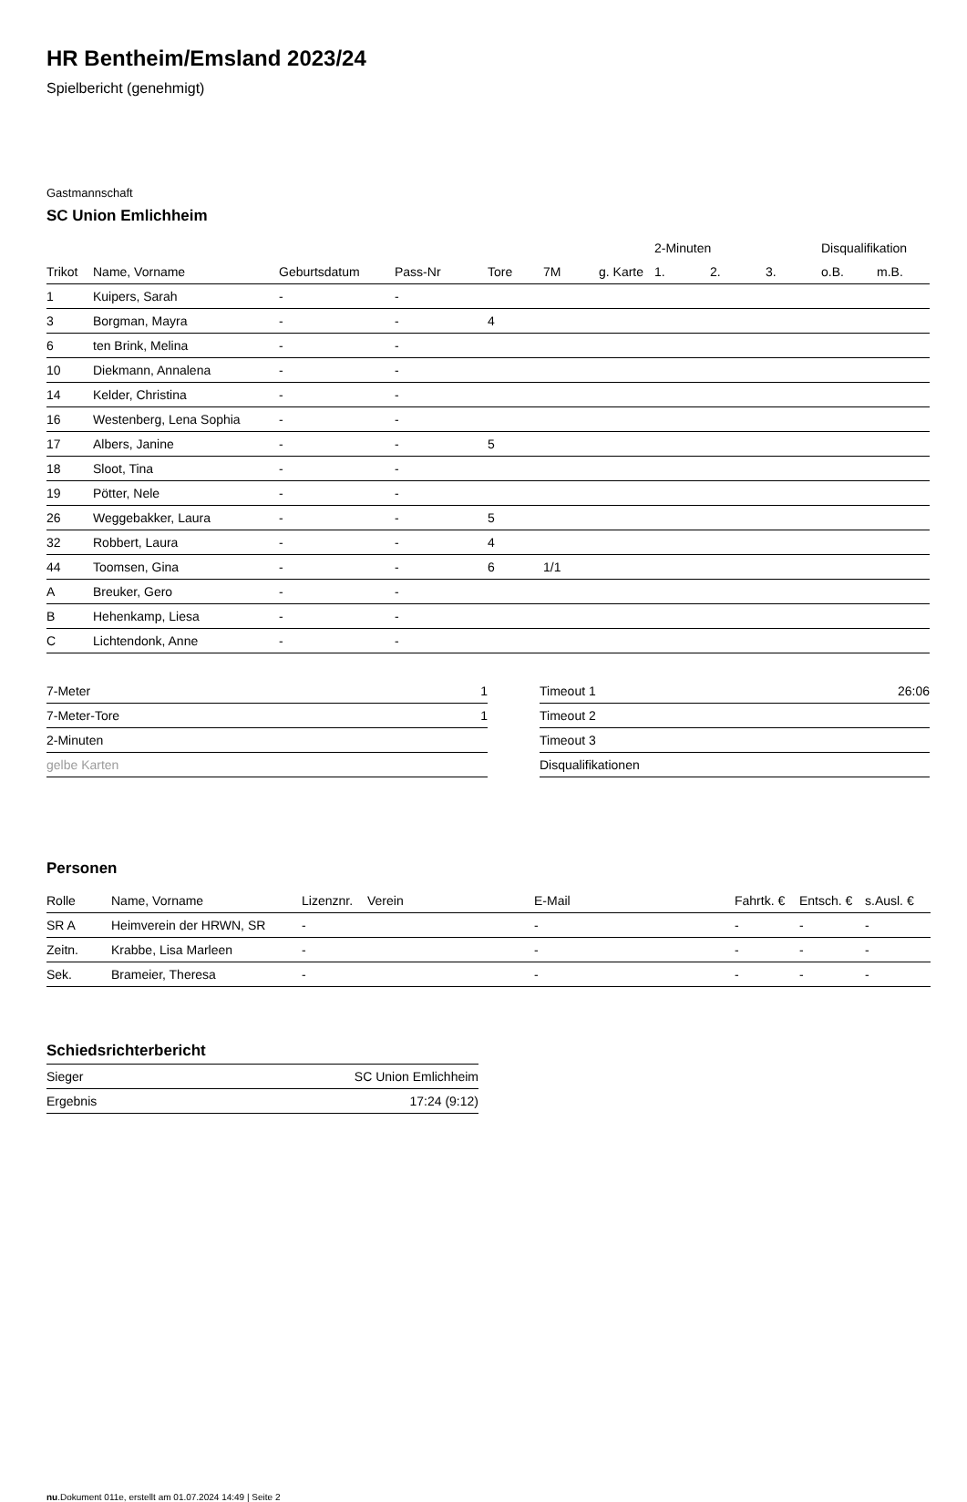HR Bentheim/Emsland 2023/24
Spielbericht (genehmigt)
Gastmannschaft
SC Union Emlichheim
| | | | | | | | 2-Minuten | | | Disqualifikation | |
| --- | --- | --- | --- | --- | --- | --- | --- | --- | --- | --- | --- |
| Trikot | Name, Vorname | Geburtsdatum | Pass-Nr | Tore | 7M | g. Karte | 1. | 2. | 3. | o.B. | m.B. |
| 1 | Kuipers, Sarah | - | - | | | | | | | | |
| 3 | Borgman, Mayra | - | - | 4 | | | | | | | |
| 6 | ten Brink, Melina | - | - | | | | | | | | |
| 10 | Diekmann, Annalena | - | - | | | | | | | | |
| 14 | Kelder, Christina | - | - | | | | | | | | |
| 16 | Westenberg, Lena Sophia | - | - | | | | | | | | |
| 17 | Albers, Janine | - | - | 5 | | | | | | | |
| 18 | Sloot, Tina | - | - | | | | | | | | |
| 19 | Pötter, Nele | - | - | | | | | | | | |
| 26 | Weggebakker, Laura | - | - | 5 | | | | | | | |
| 32 | Robbert, Laura | - | - | 4 | | | | | | | |
| 44 | Toomsen, Gina | - | - | 6 | 1/1 | | | | | | |
| A | Breuker, Gero | - | - | | | | | | | | |
| B | Hehenkamp, Liesa | - | - | | | | | | | | |
| C | Lichtendonk, Anne | - | - | | | | | | | | |
| 7-Meter | 1 |
| 7-Meter-Tore | 1 |
| 2-Minuten | |
| gelbe Karten | |
| Timeout 1 | 26:06 |
| Timeout 2 | |
| Timeout 3 | |
| Disqualifikationen | |
Personen
| Rolle | Name, Vorname | Lizenznr. | Verein | E-Mail | Fahrtk. € | Entsch. € | s.Ausl. € |
| --- | --- | --- | --- | --- | --- | --- | --- |
| SR A | Heimverein der HRWN, SR | - | | - | - | - | - |
| Zeitn. | Krabbe, Lisa Marleen | - | | - | - | - | - |
| Sek. | Brameier, Theresa | - | | - | - | - | - |
Schiedsrichterbericht
| Sieger | SC Union Emlichheim |
| Ergebnis | 17:24 (9:12) |
nu.Dokument 011e, erstellt am 01.07.2024 14:49 | Seite 2